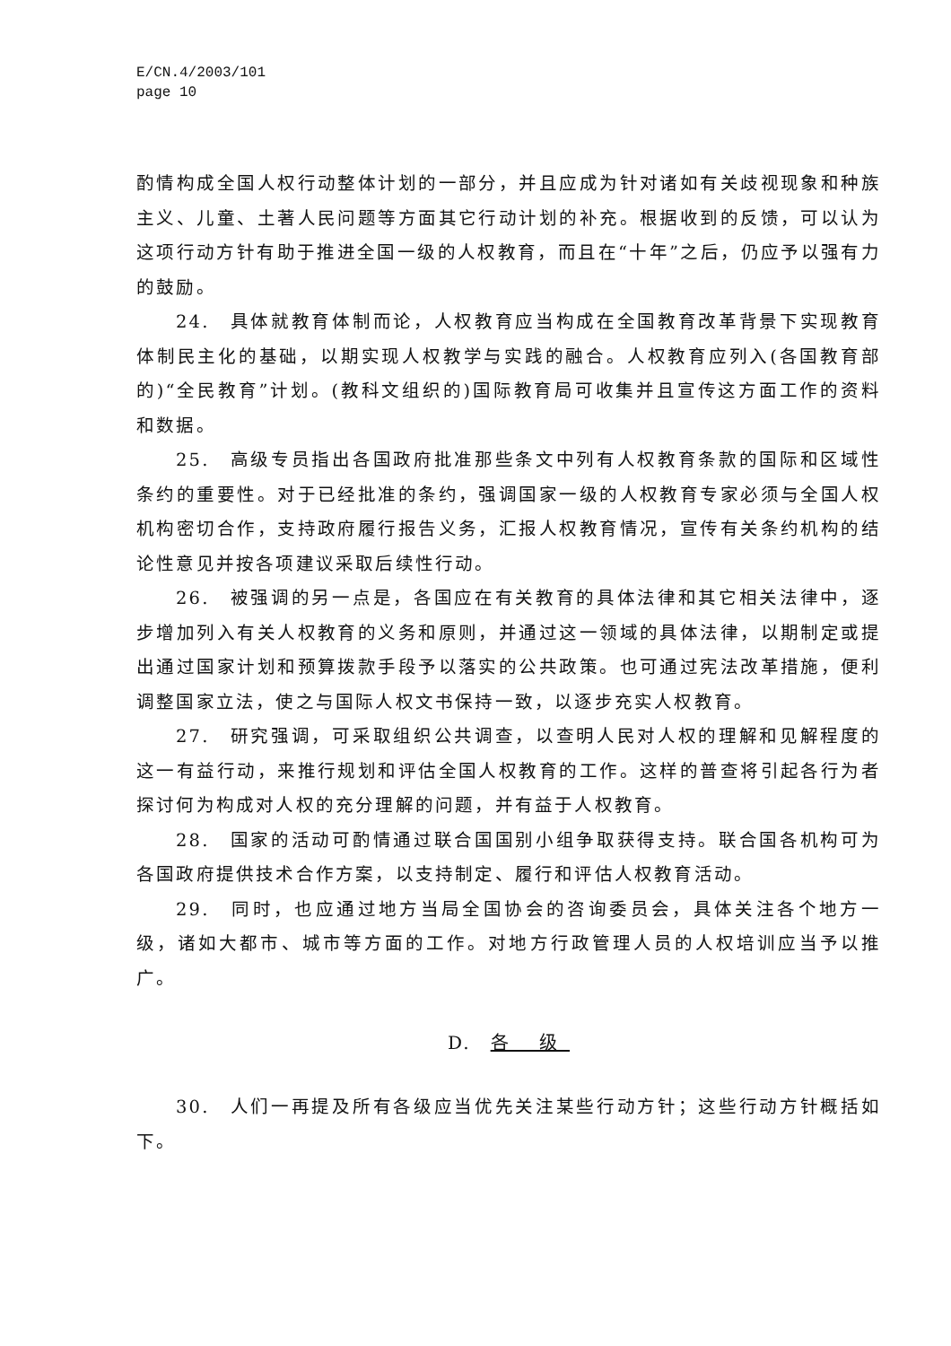E/CN.4/2003/101
page 10
酌情构成全国人权行动整体计划的一部分，并且应成为针对诸如有关歧视现象和种族主义、儿童、土著人民问题等方面其它行动计划的补充。根据收到的反馈，可以认为这项行动方针有助于推进全国一级的人权教育，而且在“十年”之后，仍应予以强有力的鼓励。
24.　具体就教育体制而论，人权教育应当构成在全国教育改革背景下实现教育体制民主化的基础，以期实现人权教学与实践的融合。人权教育应列入(各国教育部的)“全民教育”计划。(教科文组织的)国际教育局可收集并且宣传这方面工作的资料和数据。
25.　高级专员指出各国政府批准那些条文中列有人权教育条款的国际和区域性条约的重要性。对于已经批准的条约，强调国家一级的人权教育专家必须与全国人权机构密切合作，支持政府履行报告义务，汇报人权教育情况，宣传有关条约机构的结论性意见并按各项建议采取后续性行动。
26.　被强调的另一点是，各国应在有关教育的具体法律和其它相关法律中，逐步增加列入有关人权教育的义务和原则，并通过这一领域的具体法律，以期制定或提出通过国家计划和预算拨款手段予以落实的公共政策。也可通过宪法改革措施，便利调整国家立法，使之与国际人权文书保持一致，以逐步充实人权教育。
27.　研究强调，可采取组织公共调查，以查明人民对人权的理解和见解程度的这一有益行动，来推行规划和评估全国人权教育的工作。这样的普查将引起各行为者探讨何为构成对人权的充分理解的问题，并有益于人权教育。
28.　国家的活动可酌情通过联合国国别小组争取获得支持。联合国各机构可为各国政府提供技术合作方案，以支持制定、履行和评估人权教育活动。
29.　同时，也应通过地方当局全国协会的咨询委员会，具体关注各个地方一级，诸如大都市、城市等方面的工作。对地方行政管理人员的人权培训应当予以推广。
D.　各 级
30.　人们一再提及所有各级应当优先关注某些行动方针；这些行动方针概括如下。